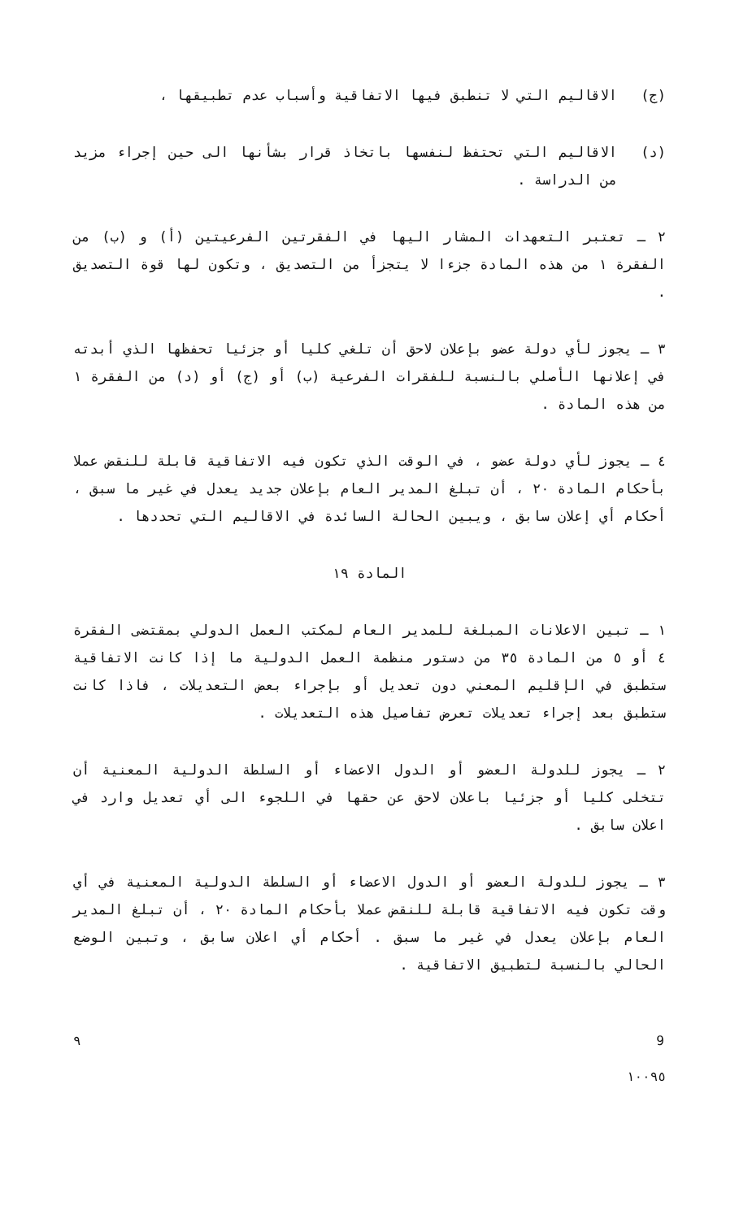(ج) الاقاليم التي لا تنطبق فيها الاتفاقية وأسباب عدم تطبيقها ،
(د) الاقاليم التي تحتفظ لنفسها باتخاذ قرار بشأنها الى حين إجراء مزيد من الدراسة .
٢ ـ تعتبر التعهدات المشار اليها في الفقرتين الفرعيتين (أ) و (ب) من الفقرة ١ من هذه المادة جزءا لا يتجزأ من التصديق ، وتكون لها قوة التصديق .
٣ ـ يجوز لأي دولة عضو بإعلان لاحق أن تلغي كليا أو جزئيا تحفظها الذي أبدته في إعلانها الأصلي بالنسبة للفقرات الفرعية (ب) أو (ج) أو (د) من الفقرة ١ من هذه المادة .
٤ ـ يجوز لأي دولة عضو ، في الوقت الذي تكون فيه الاتفاقية قابلة للنقض عملا بأحكام المادة ٢٠ ، أن تبلغ المدير العام بإعلان جديد يعدل في غير ما سبق ، أحكام أي إعلان سابق ، ويبين الحالة السائدة في الاقاليم التي تحددها .
المادة ١٩
١ ـ تبين الاعلانات المبلغة للمدير العام لمكتب العمل الدولي بمقتضى الفقرة ٤ أو ٥ من المادة ٣٥ من دستور منظمة العمل الدولية ما إذا كانت الاتفاقية ستطبق في الإقليم المعني دون تعديل أو بإجراء بعض التعديلات ، فاذا كانت ستطبق بعد إجراء تعديلات تعرض تفاصيل هذه التعديلات .
٢ ـ يجوز للدولة العضو أو الدول الاعضاء أو السلطة الدولية المعنية أن تتخلى كليا أو جزئيا باعلان لاحق عن حقها في اللجوء الى أي تعديل وارد في اعلان سابق .
٣ ـ يجوز للدولة العضو أو الدول الاعضاء أو السلطة الدولية المعنية في أي وقت تكون فيه الاتفاقية قابلة للنقض عملا بأحكام المادة ٢٠ ، أن تبلغ المدير العام بإعلان يعدل في غير ما سبق . أحكام أي اعلان سابق ، وتبين الوضع الحالي بالنسبة لتطبيق الاتفاقية .
٩ 9
١٠٠٩٥